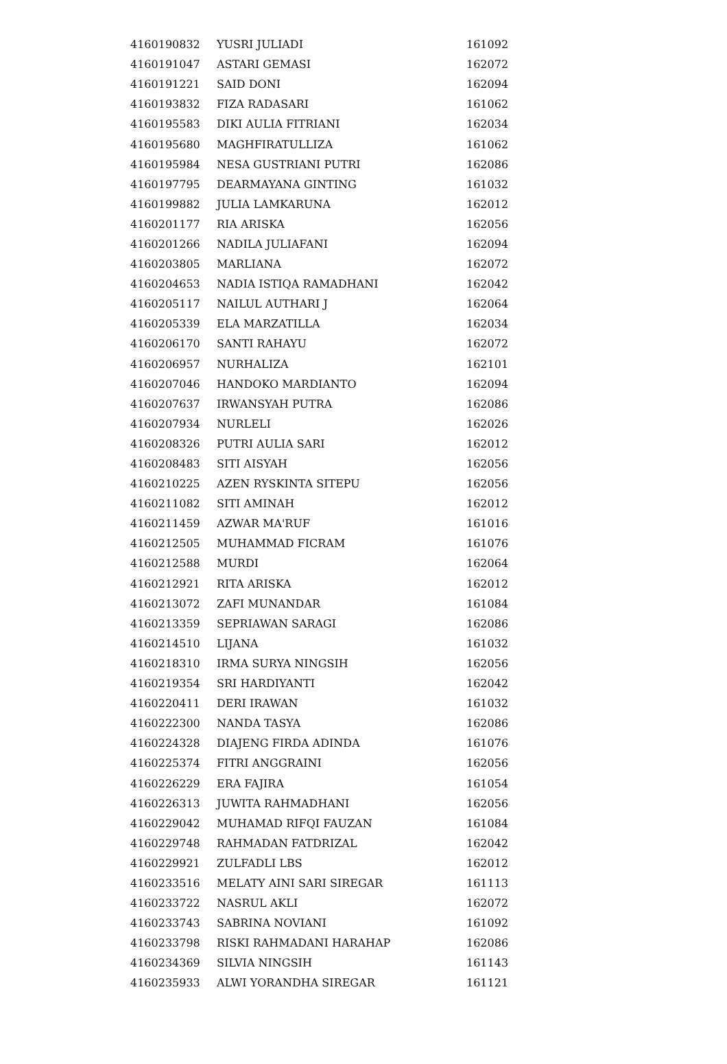| 4160190832 | YUSRI JULIADI | 161092 |
| 4160191047 | ASTARI GEMASI | 162072 |
| 4160191221 | SAID DONI | 162094 |
| 4160193832 | FIZA RADASARI | 161062 |
| 4160195583 | DIKI AULIA FITRIANI | 162034 |
| 4160195680 | MAGHFIRATULLIZA | 161062 |
| 4160195984 | NESA GUSTRIANI PUTRI | 162086 |
| 4160197795 | DEARMAYANA GINTING | 161032 |
| 4160199882 | JULIA LAMKARUNA | 162012 |
| 4160201177 | RIA ARISKA | 162056 |
| 4160201266 | NADILA JULIAFANI | 162094 |
| 4160203805 | MARLIANA | 162072 |
| 4160204653 | NADIA ISTIQA RAMADHANI | 162042 |
| 4160205117 | NAILUL AUTHARI J | 162064 |
| 4160205339 | ELA MARZATILLA | 162034 |
| 4160206170 | SANTI RAHAYU | 162072 |
| 4160206957 | NURHALIZA | 162101 |
| 4160207046 | HANDOKO MARDIANTO | 162094 |
| 4160207637 | IRWANSYAH PUTRA | 162086 |
| 4160207934 | NURLELI | 162026 |
| 4160208326 | PUTRI AULIA SARI | 162012 |
| 4160208483 | SITI AISYAH | 162056 |
| 4160210225 | AZEN RYSKINTA SITEPU | 162056 |
| 4160211082 | SITI AMINAH | 162012 |
| 4160211459 | AZWAR MA'RUF | 161016 |
| 4160212505 | MUHAMMAD FICRAM | 161076 |
| 4160212588 | MURDI | 162064 |
| 4160212921 | RITA ARISKA | 162012 |
| 4160213072 | ZAFI MUNANDAR | 161084 |
| 4160213359 | SEPRIAWAN SARAGI | 162086 |
| 4160214510 | LIJANA | 161032 |
| 4160218310 | IRMA SURYA NINGSIH | 162056 |
| 4160219354 | SRI HARDIYANTI | 162042 |
| 4160220411 | DERI IRAWAN | 161032 |
| 4160222300 | NANDA TASYA | 162086 |
| 4160224328 | DIAJENG FIRDA ADINDA | 161076 |
| 4160225374 | FITRI ANGGRAINI | 162056 |
| 4160226229 | ERA FAJIRA | 161054 |
| 4160226313 | JUWITA RAHMADHANI | 162056 |
| 4160229042 | MUHAMAD RIFQI FAUZAN | 161084 |
| 4160229748 | RAHMADAN FATDRIZAL | 162042 |
| 4160229921 | ZULFADLI LBS | 162012 |
| 4160233516 | MELATY AINI SARI SIREGAR | 161113 |
| 4160233722 | NASRUL AKLI | 162072 |
| 4160233743 | SABRINA NOVIANI | 161092 |
| 4160233798 | RISKI RAHMADANI HARAHAP | 162086 |
| 4160234369 | SILVIA NINGSIH | 161143 |
| 4160235933 | ALWI YORANDHA SIREGAR | 161121 |